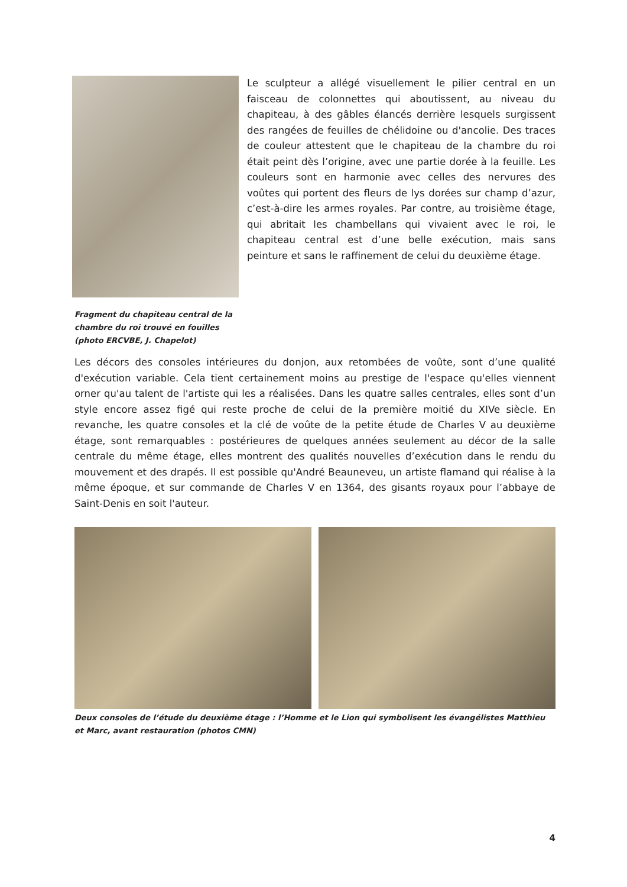Fragment du chapiteau central de la chambre du roi trouvé en fouilles (photo ERCVBE, J. Chapelot)
Le sculpteur a allégé visuellement le pilier central en un faisceau de colonnettes qui aboutissent, au niveau du chapiteau, à des gâbles élancés derrière lesquels surgissent des rangées de feuilles de chélidoine ou d'ancolie. Des traces de couleur attestent que le chapiteau de la chambre du roi était peint dès l’origine, avec une partie dorée à la feuille. Les couleurs sont en harmonie avec celles des nervures des voûtes qui portent des fleurs de lys dorées sur champ d’azur, c’est-à-dire les armes royales. Par contre, au troisième étage, qui abritait les chambellans qui vivaient avec le roi, le chapiteau central est d’une belle exécution, mais sans peinture et sans le raffinement de celui du deuxième étage.
Les décors des consoles intérieures du donjon, aux retombées de voûte, sont d’une qualité d'exécution variable. Cela tient certainement moins au prestige de l'espace qu'elles viennent orner qu'au talent de l'artiste qui les a réalisées. Dans les quatre salles centrales, elles sont d’un style encore assez figé qui reste proche de celui de la première moitié du XIVe siècle. En revanche, les quatre consoles et la clé de voûte de la petite étude de Charles V au deuxième étage, sont remarquables : postérieures de quelques années seulement au décor de la salle centrale du même étage, elles montrent des qualités nouvelles d’exécution dans le rendu du mouvement et des drapés. Il est possible qu'André Beauneveu, un artiste flamand qui réalise à la même époque, et sur commande de Charles V en 1364, des gisants royaux pour l’abbaye de Saint-Denis en soit l'auteur.
Deux consoles de l’étude du deuxième étage : l’Homme et le Lion qui symbolisent les évangélistes Matthieu et Marc, avant restauration (photos CMN)
4